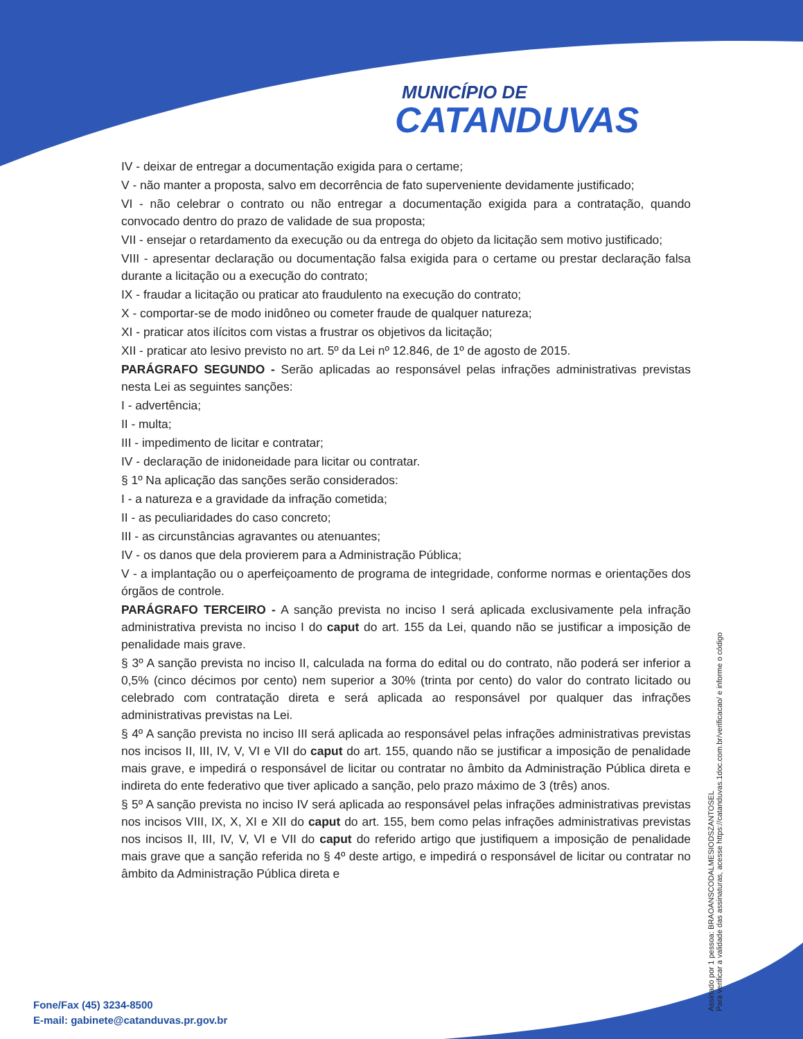MUNICÍPIO DE
CATANDUVAS
IV - deixar de entregar a documentação exigida para o certame;
V - não manter a proposta, salvo em decorrência de fato superveniente devidamente justificado;
VI - não celebrar o contrato ou não entregar a documentação exigida para a contratação, quando convocado dentro do prazo de validade de sua proposta;
VII - ensejar o retardamento da execução ou da entrega do objeto da licitação sem motivo justificado;
VIII - apresentar declaração ou documentação falsa exigida para o certame ou prestar declaração falsa durante a licitação ou a execução do contrato;
IX - fraudar a licitação ou praticar ato fraudulento na execução do contrato;
X - comportar-se de modo inidôneo ou cometer fraude de qualquer natureza;
XI - praticar atos ilícitos com vistas a frustrar os objetivos da licitação;
XII - praticar ato lesivo previsto no art. 5º da Lei nº 12.846, de 1º de agosto de 2015.
PARÁGRAFO SEGUNDO - Serão aplicadas ao responsável pelas infrações administrativas previstas nesta Lei as seguintes sanções:
I - advertência;
II - multa;
III - impedimento de licitar e contratar;
IV - declaração de inidoneidade para licitar ou contratar.
§ 1º Na aplicação das sanções serão considerados:
I - a natureza e a gravidade da infração cometida;
II - as peculiaridades do caso concreto;
III - as circunstâncias agravantes ou atenuantes;
IV - os danos que dela provierem para a Administração Pública;
V - a implantação ou o aperfeiçoamento de programa de integridade, conforme normas e orientações dos órgãos de controle.
PARÁGRAFO TERCEIRO - A sanção prevista no inciso I será aplicada exclusivamente pela infração administrativa prevista no inciso I do caput do art. 155 da Lei, quando não se justificar a imposição de penalidade mais grave.
§ 3º A sanção prevista no inciso II, calculada na forma do edital ou do contrato, não poderá ser inferior a 0,5% (cinco décimos por cento) nem superior a 30% (trinta por cento) do valor do contrato licitado ou celebrado com contratação direta e será aplicada ao responsável por qualquer das infrações administrativas previstas na Lei.
§ 4º A sanção prevista no inciso III será aplicada ao responsável pelas infrações administrativas previstas nos incisos II, III, IV, V, VI e VII do caput do art. 155, quando não se justificar a imposição de penalidade mais grave, e impedirá o responsável de licitar ou contratar no âmbito da Administração Pública direta e indireta do ente federativo que tiver aplicado a sanção, pelo prazo máximo de 3 (três) anos.
§ 5º A sanção prevista no inciso IV será aplicada ao responsável pelas infrações administrativas previstas nos incisos VIII, IX, X, XI e XII do caput do art. 155, bem como pelas infrações administrativas previstas nos incisos II, III, IV, V, VI e VII do caput do referido artigo que justifiquem a imposição de penalidade mais grave que a sanção referida no § 4º deste artigo, e impedirá o responsável de licitar ou contratar no âmbito da Administração Pública direta e
Assinado por 1 pessoa: BRAOANSCODALMESIODSZANTOSEL
Para verificar a validade das assinaturas, acesse https://catanduvas.1doc.com.br/verificacao/ e informe o código
Fone/Fax (45) 3234-8500
E-mail: gabinete@catanduvas.pr.gov.br